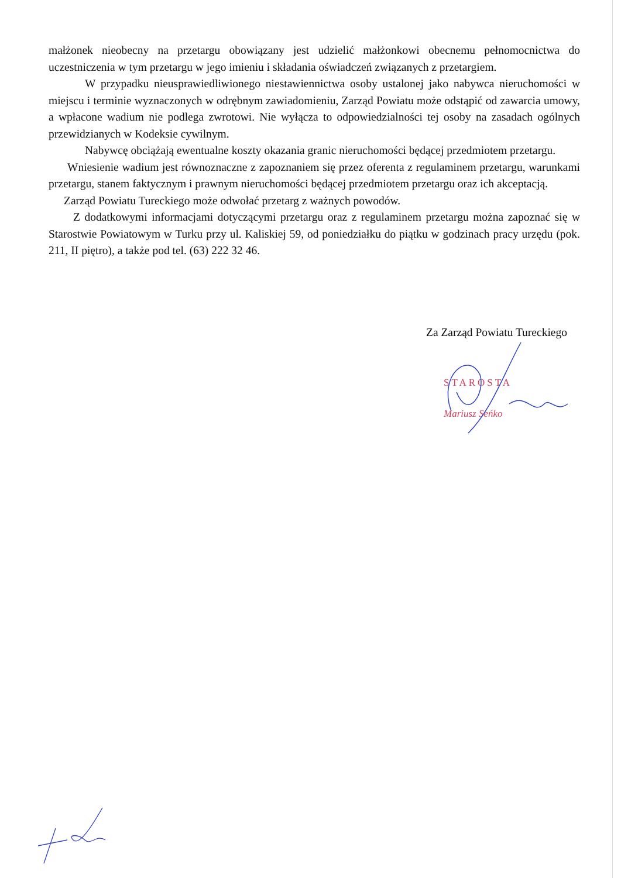małżonek nieobecny na przetargu obowiązany jest udzielić małżonkowi obecnemu pełnomocnictwa do uczestniczenia w tym przetargu w jego imieniu i składania oświadczeń związanych z przetargiem.
W przypadku nieusprawiedliwionego niestawiennictwa osoby ustalonej jako nabywca nieruchomości w miejscu i terminie wyznaczonych w odrębnym zawiadomieniu, Zarząd Powiatu może odstąpić od zawarcia umowy, a wpłacone wadium nie podlega zwrotowi. Nie wyłącza to odpowiedzialności tej osoby na zasadach ogólnych przewidzianych w Kodeksie cywilnym.
Nabywcę obciążają ewentualne koszty okazania granic nieruchomości będącej przedmiotem przetargu.
Wniesienie wadium jest równoznaczne z zapoznaniem się przez oferenta z regulaminem przetargu, warunkami przetargu, stanem faktycznym i prawnym nieruchomości będącej przedmiotem przetargu oraz ich akceptacją.
Zarząd Powiatu Tureckiego może odwołać przetarg z ważnych powodów.
Z dodatkowymi informacjami dotyczącymi przetargu oraz z regulaminem przetargu można zapoznać się w Starostwie Powiatowym w Turku przy ul. Kaliskiej 59, od poniedziałku do piątku w godzinach pracy urzędu (pok. 211, II piętro), a także pod tel. (63) 222 32 46.
Za Zarząd Powiatu Tureckiego
STAROSTA
Mariusz Seńko